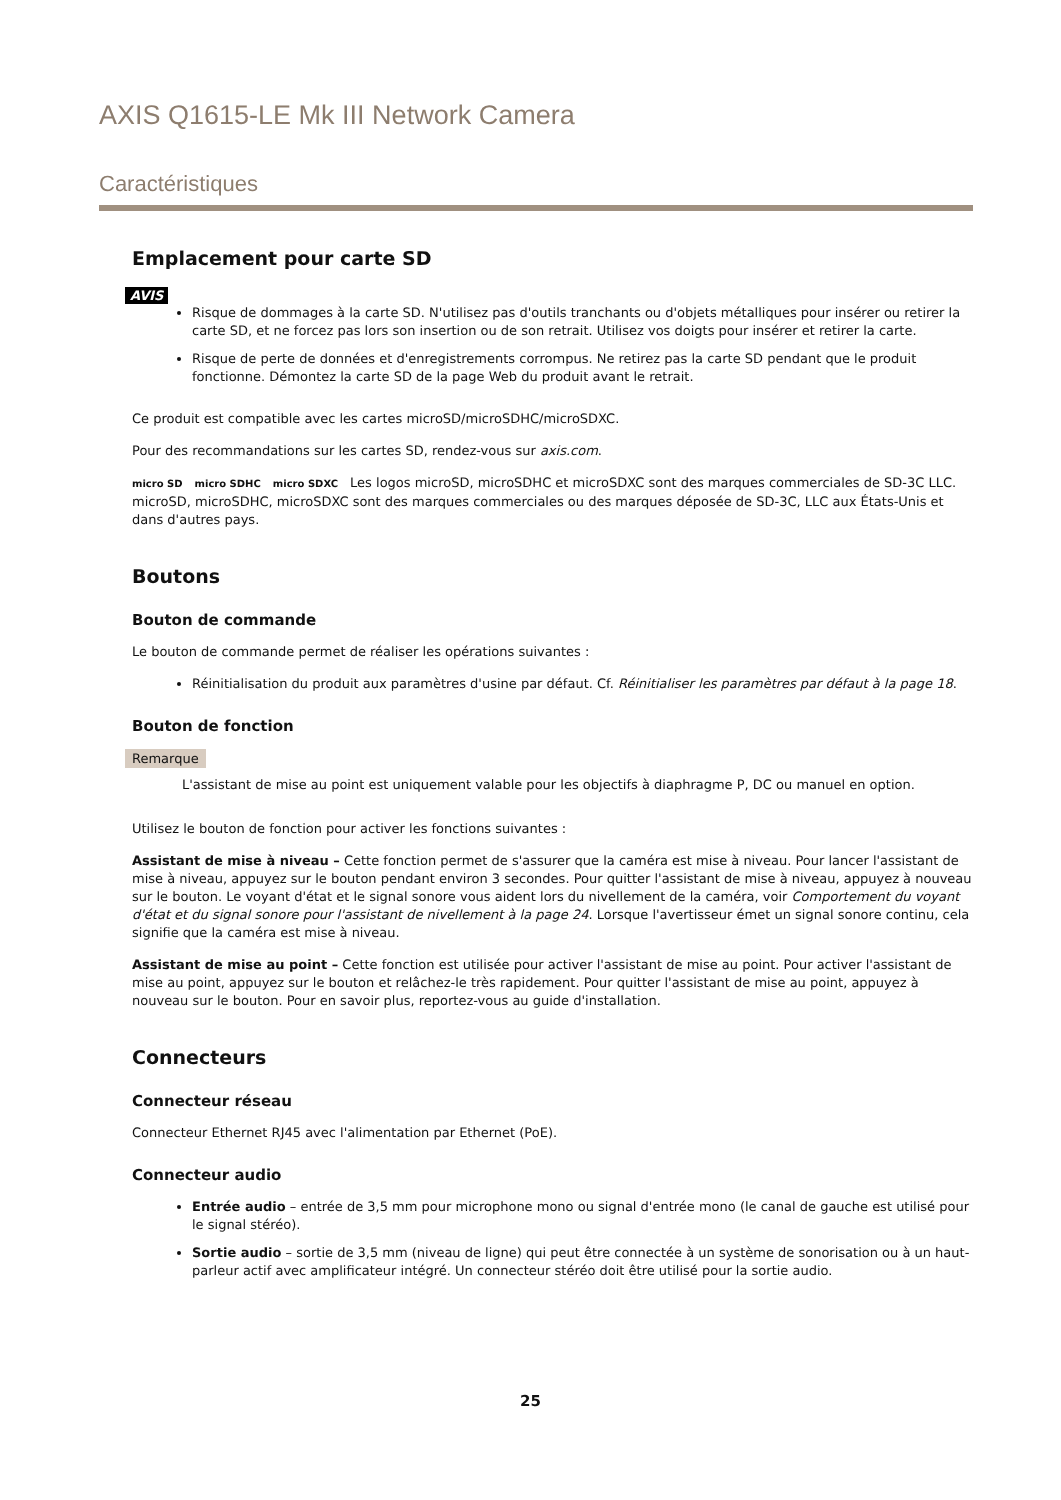AXIS Q1615-LE Mk III Network Camera
Caractéristiques
Emplacement pour carte SD
AVIS
Risque de dommages à la carte SD. N'utilisez pas d'outils tranchants ou d'objets métalliques pour insérer ou retirer la carte SD, et ne forcez pas lors son insertion ou de son retrait. Utilisez vos doigts pour insérer et retirer la carte.
Risque de perte de données et d'enregistrements corrompus. Ne retirez pas la carte SD pendant que le produit fonctionne. Démontez la carte SD de la page Web du produit avant le retrait.
Ce produit est compatible avec les cartes microSD/microSDHC/microSDXC.
Pour des recommandations sur les cartes SD, rendez-vous sur axis.com.
micro SD micro SDHC micro SDXC Les logos microSD, microSDHC et microSDXC sont des marques commerciales de SD-3C LLC. microSD, microSDHC, microSDXC sont des marques commerciales ou des marques déposée de SD-3C, LLC aux États-Unis et dans d'autres pays.
Boutons
Bouton de commande
Le bouton de commande permet de réaliser les opérations suivantes :
Réinitialisation du produit aux paramètres d'usine par défaut. Cf. Réinitialiser les paramètres par défaut à la page 18.
Bouton de fonction
Remarque
L'assistant de mise au point est uniquement valable pour les objectifs à diaphragme P, DC ou manuel en option.
Utilisez le bouton de fonction pour activer les fonctions suivantes :
Assistant de mise à niveau – Cette fonction permet de s'assurer que la caméra est mise à niveau. Pour lancer l'assistant de mise à niveau, appuyez sur le bouton pendant environ 3 secondes. Pour quitter l'assistant de mise à niveau, appuyez à nouveau sur le bouton. Le voyant d'état et le signal sonore vous aident lors du nivellement de la caméra, voir Comportement du voyant d'état et du signal sonore pour l'assistant de nivellement à la page 24. Lorsque l'avertisseur émet un signal sonore continu, cela signifie que la caméra est mise à niveau.
Assistant de mise au point – Cette fonction est utilisée pour activer l'assistant de mise au point. Pour activer l'assistant de mise au point, appuyez sur le bouton et relâchez-le très rapidement. Pour quitter l'assistant de mise au point, appuyez à nouveau sur le bouton. Pour en savoir plus, reportez-vous au guide d'installation.
Connecteurs
Connecteur réseau
Connecteur Ethernet RJ45 avec l'alimentation par Ethernet (PoE).
Connecteur audio
Entrée audio – entrée de 3,5 mm pour microphone mono ou signal d'entrée mono (le canal de gauche est utilisé pour le signal stéréo).
Sortie audio – sortie de 3,5 mm (niveau de ligne) qui peut être connectée à un système de sonorisation ou à un haut-parleur actif avec amplificateur intégré. Un connecteur stéréo doit être utilisé pour la sortie audio.
25